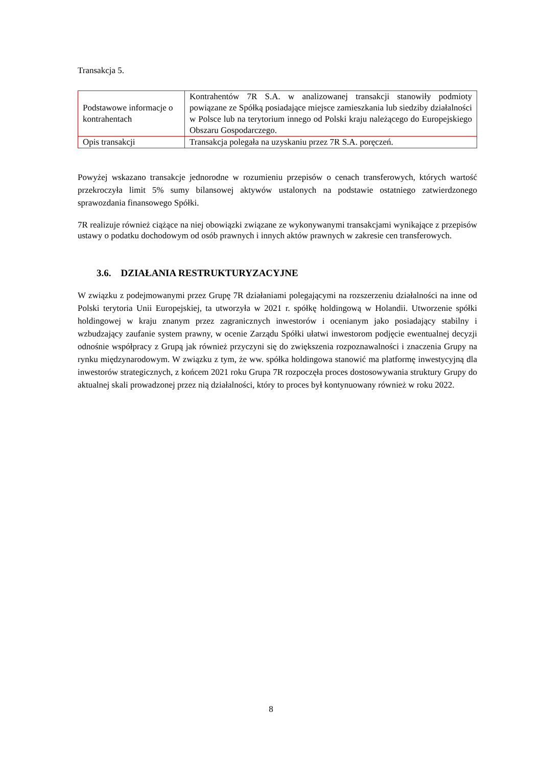Transakcja 5.
| Podstawowe informacje o kontrahentach | Kontrahentów 7R S.A. w analizowanej transakcji stanowiły podmioty powiązane ze Spółką posiadające miejsce zamieszkania lub siedziby działalności w Polsce lub na terytorium innego od Polski kraju należącego do Europejskiego Obszaru Gospodarczego. |
| Opis transakcji | Transakcja polegała na uzyskaniu przez 7R S.A. poręczeń. |
Powyżej wskazano transakcje jednorodne w rozumieniu przepisów o cenach transferowych, których wartość przekroczyła limit 5% sumy bilansowej aktywów ustalonych na podstawie ostatniego zatwierdzonego sprawozdania finansowego Spółki.
7R realizuje również ciążące na niej obowiązki związane ze wykonywanymi transakcjami wynikające z przepisów ustawy o podatku dochodowym od osób prawnych i innych aktów prawnych w zakresie cen transferowych.
3.6. DZIAŁANIA RESTRUKTURYZACYJNE
W związku z podejmowanymi przez Grupę 7R działaniami polegającymi na rozszerzeniu działalności na inne od Polski terytoria Unii Europejskiej, ta utworzyła w 2021 r. spółkę holdingową w Holandii. Utworzenie spółki holdingowej w kraju znanym przez zagranicznych inwestorów i ocenianym jako posiadający stabilny i wzbudzający zaufanie system prawny, w ocenie Zarządu Spółki ułatwi inwestorom podjęcie ewentualnej decyzji odnośnie współpracy z Grupą jak również przyczyni się do zwiększenia rozpoznawalności i znaczenia Grupy na rynku międzynarodowym. W związku z tym, że ww. spółka holdingowa stanowić ma platformę inwestycyjną dla inwestorów strategicznych, z końcem 2021 roku Grupa 7R rozpoczęła proces dostosowywania struktury Grupy do aktualnej skali prowadzonej przez nią działalności, który to proces był kontynuowany również w roku 2022.
8